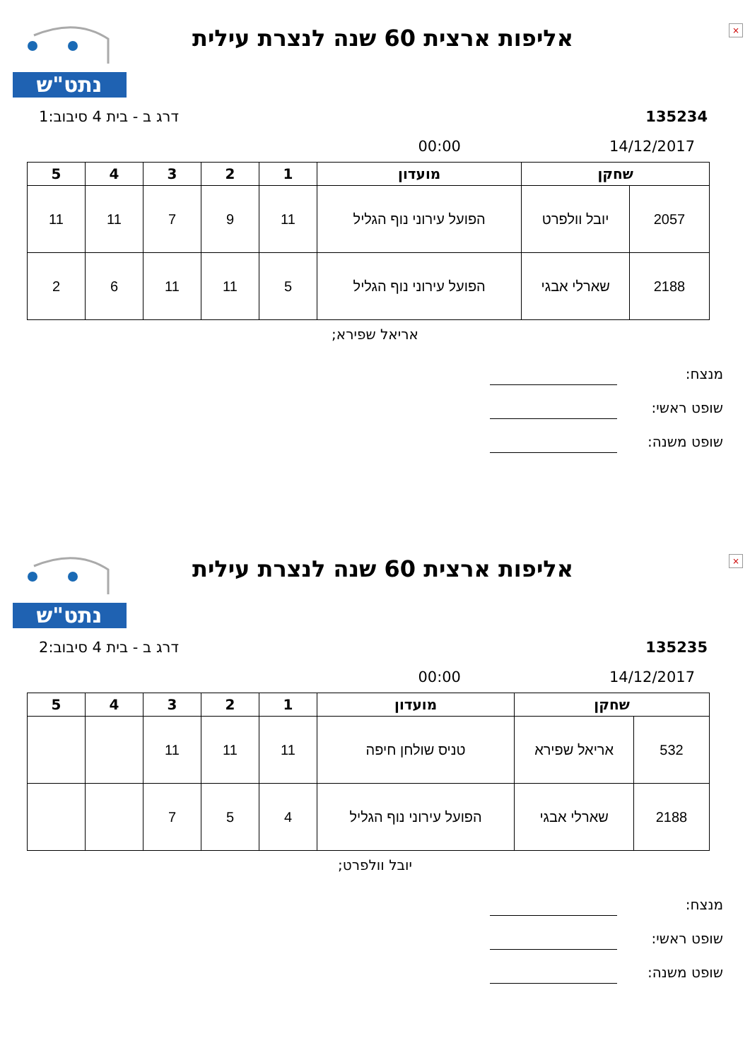×
נתט"ש
אליפות ארצית 60 שנה לנצרת עילית
135234 דרג ב - בית 4 סיבוב:1
14/12/2017 00:00
| שחקן | | מועדון | 1 | 2 | 3 | 4 | 5 |
| --- | --- | --- | --- | --- | --- | --- | --- |
| 2057 | יובל וולפרט | הפועל עירוני נוף הגליל | 11 | 9 | 7 | 11 | 11 |
| 2188 | שארלי אבגי | הפועל עירוני נוף הגליל | 5 | 11 | 11 | 6 | 2 |
אריאל שפירא;
מנצח:
שופט ראשי:
שופט משנה:
×
נתט"ש
אליפות ארצית 60 שנה לנצרת עילית
135235 דרג ב - בית 4 סיבוב:2
14/12/2017 00:00
| שחקן | | מועדון | 1 | 2 | 3 | 4 | 5 |
| --- | --- | --- | --- | --- | --- | --- | --- |
| 532 | אריאל שפירא | טניס שולחן חיפה | 11 | 11 | 11 | | |
| 2188 | שארלי אבגי | הפועל עירוני נוף הגליל | 4 | 5 | 7 | | |
יובל וולפרט;
מנצח:
שופט ראשי:
שופט משנה: